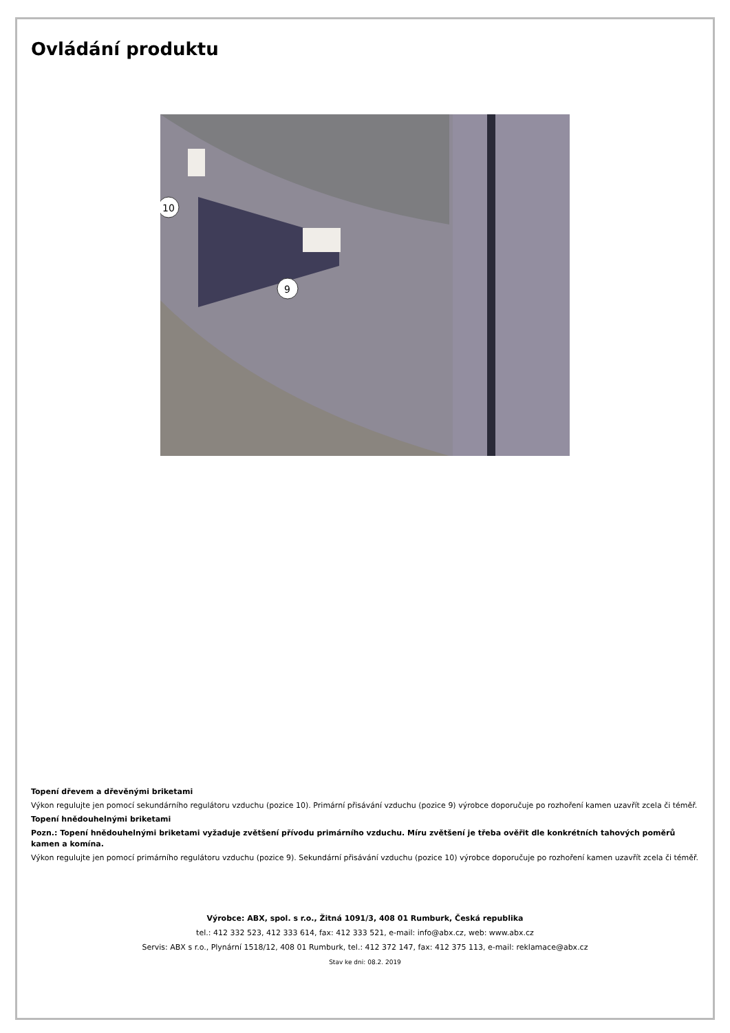Ovládání produktu
10
9
Topení dřevem a dřevěnými briketami
Výkon regulujte jen pomocí sekundárního regulátoru vzduchu (pozice 10). Primární přisávání vzduchu (pozice 9) výrobce doporučuje po rozhoření kamen uzavřít zcela či téměř.
Topení hnědouhelnými briketami
Pozn.: Topení hnědouhelnými briketami vyžaduje zvětšení přívodu primárního vzduchu. Míru zvětšení je třeba ověřit dle konkrétních tahových poměrů kamen a komína.
Výkon regulujte jen pomocí primárního regulátoru vzduchu (pozice 9). Sekundární přisávání vzduchu (pozice 10) výrobce doporučuje po rozhoření kamen uzavřít zcela či téměř.
Výrobce: ABX, spol. s r.o., Žitná 1091/3, 408 01 Rumburk, Česká republika
tel.: 412 332 523, 412 333 614, fax: 412 333 521, e-mail: info@abx.cz, web: www.abx.cz
Servis: ABX s r.o., Plynární 1518/12, 408 01 Rumburk, tel.: 412 372 147, fax: 412 375 113, e-mail: reklamace@abx.cz
Stav ke dni: 08.2. 2019